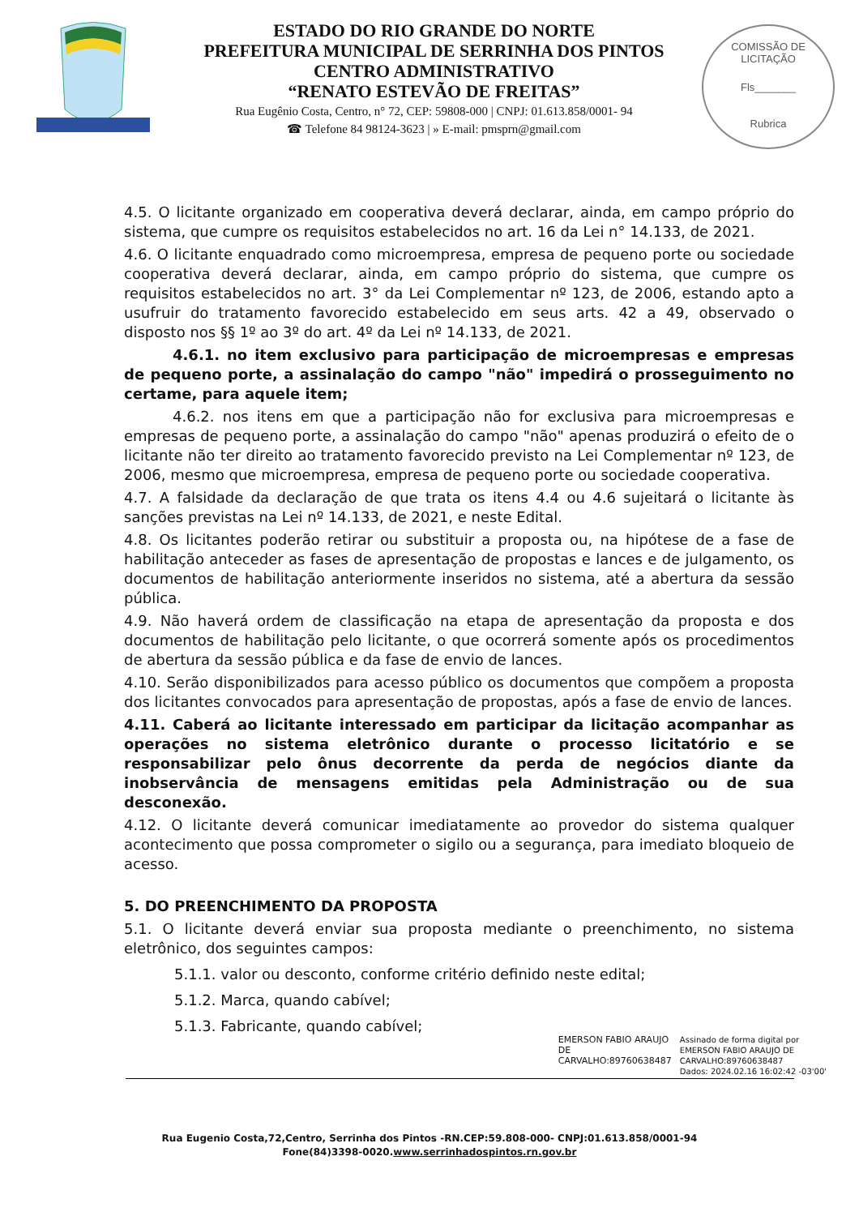ESTADO DO RIO GRANDE DO NORTE
PREFEITURA MUNICIPAL DE SERRINHA DOS PINTOS
CENTRO ADMINISTRATIVO
“RENATO ESTEVÃO DE FREITAS”
Rua Eugênio Costa, Centro, n° 72, CEP: 59808-000 | CNPJ: 01.613.858/0001- 94
☎ Telefone 84 98124-3623 | » E-mail: pmsprn@gmail.com
COMISSÃO DE LICITAÇÃO
Fls_______
Rubrica
4.5. O licitante organizado em cooperativa deverá declarar, ainda, em campo próprio do sistema, que cumpre os requisitos estabelecidos no art. 16 da Lei n° 14.133, de 2021.
4.6. O licitante enquadrado como microempresa, empresa de pequeno porte ou sociedade cooperativa deverá declarar, ainda, em campo próprio do sistema, que cumpre os requisitos estabelecidos no art. 3° da Lei Complementar nº 123, de 2006, estando apto a usufruir do tratamento favorecido estabelecido em seus arts. 42 a 49, observado o disposto nos §§ 1º ao 3º do art. 4º da Lei nº 14.133, de 2021.
4.6.1. no item exclusivo para participação de microempresas e empresas de pequeno porte, a assinalação do campo "não" impedirá o prosseguimento no certame, para aquele item;
4.6.2. nos itens em que a participação não for exclusiva para microempresas e empresas de pequeno porte, a assinalação do campo "não" apenas produzirá o efeito de o licitante não ter direito ao tratamento favorecido previsto na Lei Complementar nº 123, de 2006, mesmo que microempresa, empresa de pequeno porte ou sociedade cooperativa.
4.7. A falsidade da declaração de que trata os itens 4.4 ou 4.6 sujeitará o licitante às sanções previstas na Lei nº 14.133, de 2021, e neste Edital.
4.8. Os licitantes poderão retirar ou substituir a proposta ou, na hipótese de a fase de habilitação anteceder as fases de apresentação de propostas e lances e de julgamento, os documentos de habilitação anteriormente inseridos no sistema, até a abertura da sessão pública.
4.9. Não haverá ordem de classificação na etapa de apresentação da proposta e dos documentos de habilitação pelo licitante, o que ocorrerá somente após os procedimentos de abertura da sessão pública e da fase de envio de lances.
4.10. Serão disponibilizados para acesso público os documentos que compõem a proposta dos licitantes convocados para apresentação de propostas, após a fase de envio de lances.
4.11. Caberá ao licitante interessado em participar da licitação acompanhar as operações no sistema eletrônico durante o processo licitatório e se responsabilizar pelo ônus decorrente da perda de negócios diante da inobservância de mensagens emitidas pela Administração ou de sua desconexão.
4.12. O licitante deverá comunicar imediatamente ao provedor do sistema qualquer acontecimento que possa comprometer o sigilo ou a segurança, para imediato bloqueio de acesso.
5. DO PREENCHIMENTO DA PROPOSTA
5.1. O licitante deverá enviar sua proposta mediante o preenchimento, no sistema eletrônico, dos seguintes campos:
5.1.1. valor ou desconto, conforme critério definido neste edital;
5.1.2. Marca, quando cabível;
5.1.3. Fabricante, quando cabível;
EMERSON FABIO ARAUJO
DE
CARVALHO:89760638487
Assinado de forma digital por
EMERSON FABIO ARAUJO DE
CARVALHO:89760638487
Dados: 2024.02.16 16:02:42 -03'00'
Rua Eugenio Costa,72,Centro, Serrinha dos Pintos -RN.CEP:59.808-000- CNPJ:01.613.858/0001-94
Fone(84)3398-0020.www.serrinhadospintos.rn.gov.br